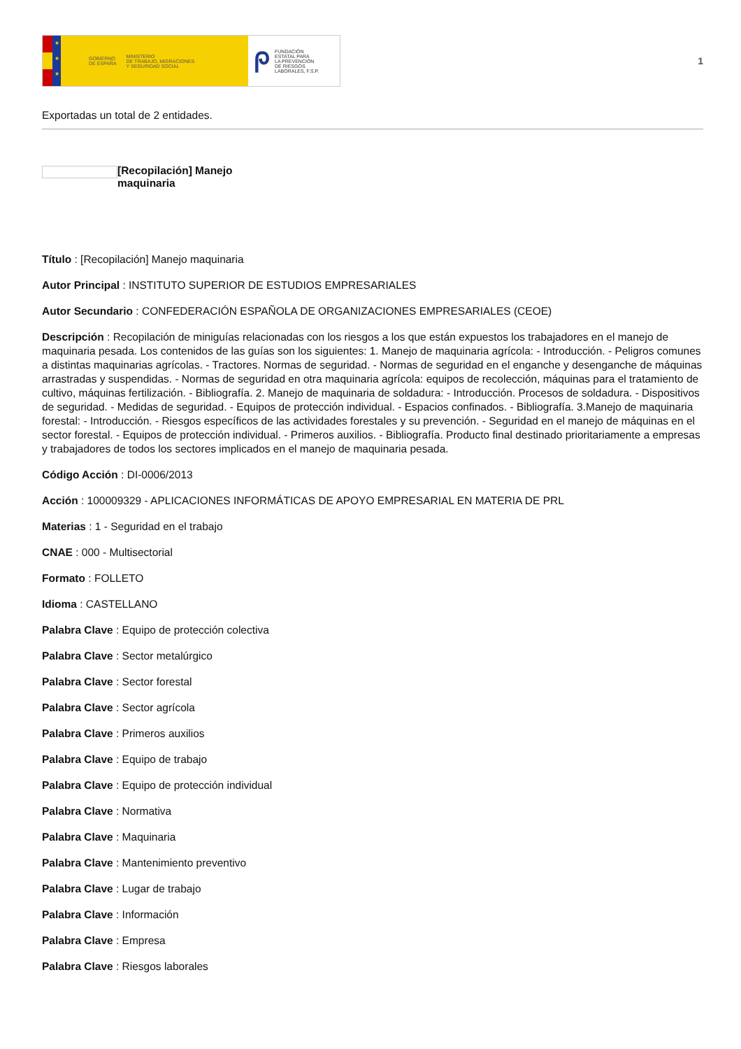★
★
★
GOBIERNO
DE ESPAÑA MINISTERIO
DE TRABAJO, MIGRACIONES
Y SEGURIDAD SOCIAL
ᖘ FUNDACIÓN
ESTATAL PARA
LA PREVENCIÓN
DE RIESGOS
LABORALES, F.S.P.
1
Exportadas un total de 2 entidades.
[Recopilación] Manejo maquinaria
Título : [Recopilación] Manejo maquinaria
Autor Principal : INSTITUTO SUPERIOR DE ESTUDIOS EMPRESARIALES
Autor Secundario : CONFEDERACIÓN ESPAÑOLA DE ORGANIZACIONES EMPRESARIALES (CEOE)
Descripción : Recopilación de miniguías relacionadas con los riesgos a los que están expuestos los trabajadores en el manejo de maquinaria pesada. Los contenidos de las guías son los siguientes: 1. Manejo de maquinaria agrícola: - Introducción. - Peligros comunes a distintas maquinarias agrícolas. - Tractores. Normas de seguridad. - Normas de seguridad en el enganche y desenganche de máquinas arrastradas y suspendidas. - Normas de seguridad en otra maquinaria agrícola: equipos de recolección, máquinas para el tratamiento de cultivo, máquinas fertilización. - Bibliografía. 2. Manejo de maquinaria de soldadura: - Introducción. Procesos de soldadura. - Dispositivos de seguridad. - Medidas de seguridad. - Equipos de protección individual. - Espacios confinados. - Bibliografía. 3.Manejo de maquinaria forestal: - Introducción. - Riesgos específicos de las actividades forestales y su prevención. - Seguridad en el manejo de máquinas en el sector forestal. - Equipos de protección individual. - Primeros auxilios. - Bibliografía. Producto final destinado prioritariamente a empresas y trabajadores de todos los sectores implicados en el manejo de maquinaria pesada.
Código Acción : DI-0006/2013
Acción : 100009329 - APLICACIONES INFORMÁTICAS DE APOYO EMPRESARIAL EN MATERIA DE PRL
Materias : 1 - Seguridad en el trabajo
CNAE : 000 - Multisectorial
Formato : FOLLETO
Idioma : CASTELLANO
Palabra Clave : Equipo de protección colectiva
Palabra Clave : Sector metalúrgico
Palabra Clave : Sector forestal
Palabra Clave : Sector agrícola
Palabra Clave : Primeros auxilios
Palabra Clave : Equipo de trabajo
Palabra Clave : Equipo de protección individual
Palabra Clave : Normativa
Palabra Clave : Maquinaria
Palabra Clave : Mantenimiento preventivo
Palabra Clave : Lugar de trabajo
Palabra Clave : Información
Palabra Clave : Empresa
Palabra Clave : Riesgos laborales